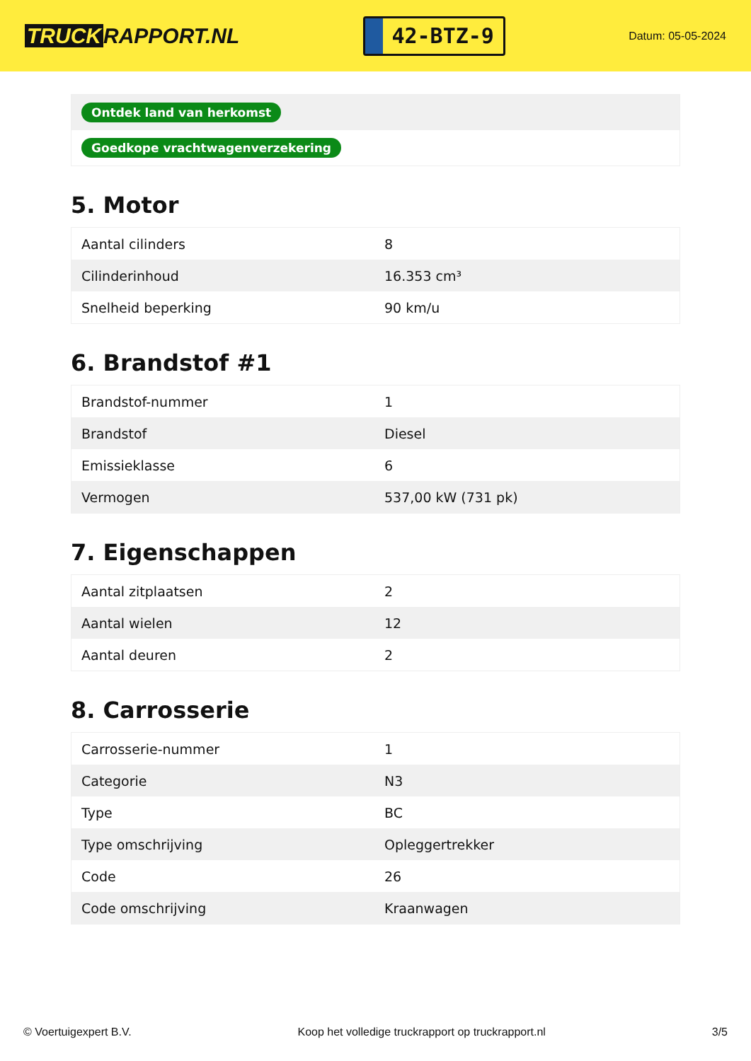TRUCK RAPPORT.NL
42-BTZ-9
Datum: 05-05-2024
| Ontdek land van herkomst |
| Goedkope vrachtwagenverzekering |
5. Motor
| Aantal cilinders | 8 |
| Cilinderinhoud | 16.353 cm³ |
| Snelheid beperking | 90 km/u |
6. Brandstof #1
| Brandstof-nummer | 1 |
| Brandstof | Diesel |
| Emissieklasse | 6 |
| Vermogen | 537,00 kW (731 pk) |
7. Eigenschappen
| Aantal zitplaatsen | 2 |
| Aantal wielen | 12 |
| Aantal deuren | 2 |
8. Carrosserie
| Carrosserie-nummer | 1 |
| Categorie | N3 |
| Type | BC |
| Type omschrijving | Opleggertrekker |
| Code | 26 |
| Code omschrijving | Kraanwagen |
© Voertuigexpert B.V. Koop het volledige truckrapport op truckrapport.nl 3/5